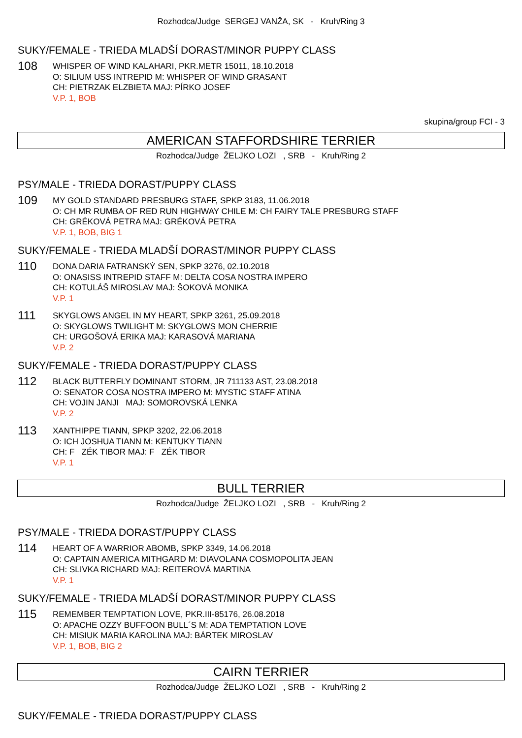Rozhodca/Judge SERGEJ VANŽA, SK - Kruh/Ring 3
SUKY/FEMALE - TRIEDA MLADŠÍ DORAST/MINOR PUPPY CLASS
108
WHISPER OF WIND KALAHARI, PKR.METR 15011, 18.10.2018
O: SILIUM USS INTREPID M: WHISPER OF WIND GRASANT
CH: PIETRZAK ELZBIETA MAJ: PÍRKO JOSEF
V.P. 1, BOB
skupina/group FCI - 3
AMERICAN STAFFORDSHIRE TERRIER
Rozhodca/Judge ŽELJKO LOZI , SRB - Kruh/Ring 2
PSY/MALE - TRIEDA DORAST/PUPPY CLASS
109
MY GOLD STANDARD PRESBURG STAFF, SPKP 3183, 11.06.2018
O: CH MR RUMBA OF RED RUN HIGHWAY CHILE M: CH FAIRY TALE PRESBURG STAFF
CH: GRÉKOVÁ PETRA MAJ: GRÉKOVÁ PETRA
V.P. 1, BOB, BIG 1
SUKY/FEMALE - TRIEDA MLADŠÍ DORAST/MINOR PUPPY CLASS
110
DONA DARIA FATRANSKÝ SEN, SPKP 3276, 02.10.2018
O: ONASISS INTREPID STAFF M: DELTA COSA NOSTRA IMPERO
CH: KOTULÁŠ MIROSLAV MAJ: ŠOKOVÁ MONIKA
V.P. 1
111
SKYGLOWS ANGEL IN MY HEART, SPKP 3261, 25.09.2018
O: SKYGLOWS TWILIGHT M: SKYGLOWS MON CHERRIE
CH: URGOŠOVÁ ERIKA MAJ: KARASOVÁ MARIANA
V.P. 2
SUKY/FEMALE - TRIEDA DORAST/PUPPY CLASS
112
BLACK BUTTERFLY DOMINANT STORM, JR 711133 AST, 23.08.2018
O: SENATOR COSA NOSTRA IMPERO M: MYSTIC STAFF ATINA
CH: VOJIN JANJI MAJ: SOMOROVSKÁ LENKA
V.P. 2
113
XANTHIPPE TIANN, SPKP 3202, 22.06.2018
O: ICH JOSHUA TIANN M: KENTUKY TIANN
CH: F ZÉK TIBOR MAJ: F ZÉK TIBOR
V.P. 1
BULL TERRIER
Rozhodca/Judge ŽELJKO LOZI , SRB - Kruh/Ring 2
PSY/MALE - TRIEDA DORAST/PUPPY CLASS
114
HEART OF A WARRIOR ABOMB, SPKP 3349, 14.06.2018
O: CAPTAIN AMERICA MITHGARD M: DIAVOLANA COSMOPOLITA JEAN
CH: SLIVKA RICHARD MAJ: REITEROVÁ MARTINA
V.P. 1
SUKY/FEMALE - TRIEDA MLADŠÍ DORAST/MINOR PUPPY CLASS
115
REMEMBER TEMPTATION LOVE, PKR.III-85176, 26.08.2018
O: APACHE OZZY BUFFOON BULL´S M: ADA TEMPTATION LOVE
CH: MISIUK MARIA KAROLINA MAJ: BÁRTEK MIROSLAV
V.P. 1, BOB, BIG 2
CAIRN TERRIER
Rozhodca/Judge ŽELJKO LOZI , SRB - Kruh/Ring 2
SUKY/FEMALE - TRIEDA DORAST/PUPPY CLASS